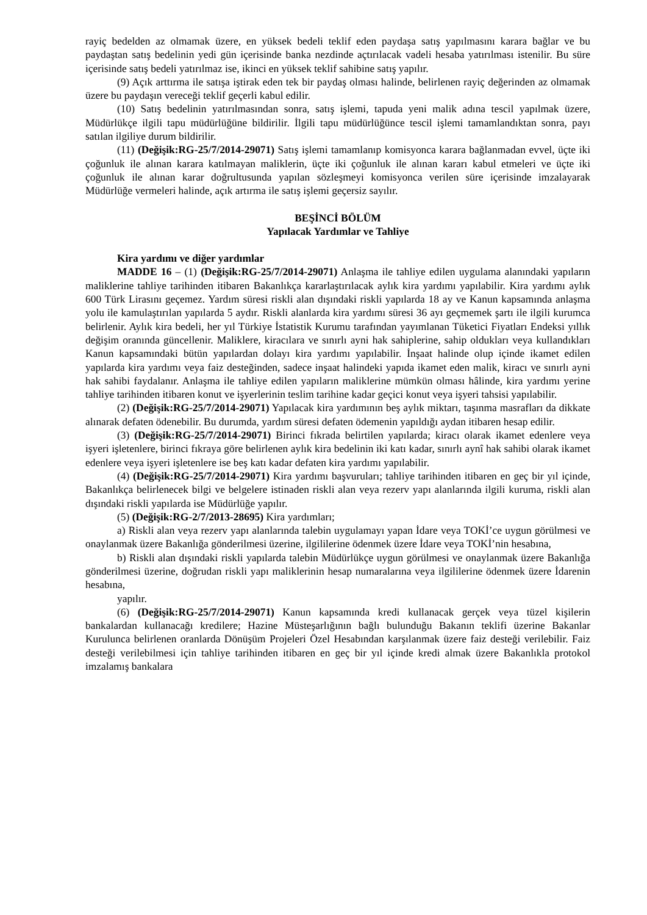rayiç bedelden az olmamak üzere, en yüksek bedeli teklif eden paydaşa satış yapılmasını karara bağlar ve bu paydaştan satış bedelinin yedi gün içerisinde banka nezdinde açtırılacak vadeli hesaba yatırılması istenilir. Bu süre içerisinde satış bedeli yatırılmaz ise, ikinci en yüksek teklif sahibine satış yapılır.
(9) Açık arttırma ile satışa iştirak eden tek bir paydaş olması halinde, belirlenen rayiç değerinden az olmamak üzere bu paydaşın vereceği teklif geçerli kabul edilir.
(10) Satış bedelinin yatırılmasından sonra, satış işlemi, tapuda yeni malik adına tescil yapılmak üzere, Müdürlükçe ilgili tapu müdürlüğüne bildirilir. İlgili tapu müdürlüğünce tescil işlemi tamamlandıktan sonra, payı satılan ilgiliye durum bildirilir.
(11) (Değişik:RG-25/7/2014-29071) Satış işlemi tamamlanıp komisyonca karara bağlanmadan evvel, üçte iki çoğunluk ile alınan karara katılmayan maliklerin, üçte iki çoğunluk ile alınan kararı kabul etmeleri ve üçte iki çoğunluk ile alınan karar doğrultusunda yapılan sözleşmeyi komisyonca verilen süre içerisinde imzalayarak Müdürlüğe vermeleri halinde, açık artırma ile satış işlemi geçersiz sayılır.
BEŞİNCİ BÖLÜM
Yapılacak Yardımlar ve Tahliye
Kira yardımı ve diğer yardımlar
MADDE 16 – (1) (Değişik:RG-25/7/2014-29071) Anlaşma ile tahliye edilen uygulama alanındaki yapıların maliklerine tahliye tarihinden itibaren Bakanlıkça kararlaştırılacak aylık kira yardımı yapılabilir. Kira yardımı aylık 600 Türk Lirasını geçemez. Yardım süresi riskli alan dışındaki riskli yapılarda 18 ay ve Kanun kapsamında anlaşma yolu ile kamulaştırılan yapılarda 5 aydır. Riskli alanlarda kira yardımı süresi 36 ayı geçmemek şartı ile ilgili kurumca belirlenir. Aylık kira bedeli, her yıl Türkiye İstatistik Kurumu tarafından yayımlanan Tüketici Fiyatları Endeksi yıllık değişim oranında güncellenir. Maliklere, kiracılara ve sınırlı ayni hak sahiplerine, sahip oldukları veya kullandıkları Kanun kapsamındaki bütün yapılardan dolayı kira yardımı yapılabilir. İnşaat halinde olup içinde ikamet edilen yapılarda kira yardımı veya faiz desteğinden, sadece inşaat halindeki yapıda ikamet eden malik, kiracı ve sınırlı ayni hak sahibi faydalanır. Anlaşma ile tahliye edilen yapıların maliklerine mümkün olması hâlinde, kira yardımı yerine tahliye tarihinden itibaren konut ve işyerlerinin teslim tarihine kadar geçici konut veya işyeri tahsisi yapılabilir.
(2) (Değişik:RG-25/7/2014-29071) Yapılacak kira yardımının beş aylık miktarı, taşınma masrafları da dikkate alınarak defaten ödenebilir. Bu durumda, yardım süresi defaten ödemenin yapıldığı aydan itibaren hesap edilir.
(3) (Değişik:RG-25/7/2014-29071) Birinci fıkrada belirtilen yapılarda; kiracı olarak ikamet edenlere veya işyeri işletenlere, birinci fıkraya göre belirlenen aylık kira bedelinin iki katı kadar, sınırlı aynî hak sahibi olarak ikamet edenlere veya işyeri işletenlere ise beş katı kadar defaten kira yardımı yapılabilir.
(4) (Değişik:RG-25/7/2014-29071) Kira yardımı başvuruları; tahliye tarihinden itibaren en geç bir yıl içinde, Bakanlıkça belirlenecek bilgi ve belgelere istinaden riskli alan veya rezerv yapı alanlarında ilgili kuruma, riskli alan dışındaki riskli yapılarda ise Müdürlüğe yapılır.
(5) (Değişik:RG-2/7/2013-28695) Kira yardımları;
a) Riskli alan veya rezerv yapı alanlarında talebin uygulamayı yapan İdare veya TOKİ’ce uygun görülmesi ve onaylanmak üzere Bakanlığa gönderilmesi üzerine, ilgililerine ödenmek üzere İdare veya TOKİ’nin hesabına,
b) Riskli alan dışındaki riskli yapılarda talebin Müdürlükçe uygun görülmesi ve onaylanmak üzere Bakanlığa gönderilmesi üzerine, doğrudan riskli yapı maliklerinin hesap numaralarına veya ilgililerine ödenmek üzere İdarenin hesabına,
yapılır.
(6) (Değişik:RG-25/7/2014-29071) Kanun kapsamında kredi kullanacak gerçek veya tüzel kişilerin bankalardan kullanacağı kredilere; Hazine Müsteşarlığının bağlı bulunduğu Bakanın teklifi üzerine Bakanlar Kurulunca belirlenen oranlarda Dönüşüm Projeleri Özel Hesabından karşılanmak üzere faiz desteği verilebilir. Faiz desteği verilebilmesi için tahliye tarihinden itibaren en geç bir yıl içinde kredi almak üzere Bakanlıkla protokol imzalamış bankalara